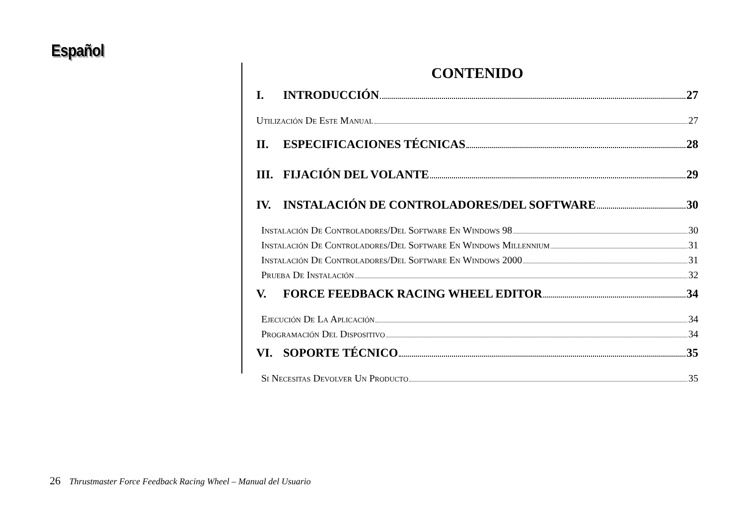Español
CONTENIDO
I. INTRODUCCIÓN 27
Utilización De Este Manual 27
II. ESPECIFICACIONES TÉCNICAS 28
III. FIJACIÓN DEL VOLANTE 29
IV. INSTALACIÓN DE CONTROLADORES/DEL SOFTWARE 30
Instalación De Controladores/Del Software En Windows 98 30
Instalación De Controladores/Del Software En Windows Millennium 31
Instalación De Controladores/Del Software En Windows 2000 31
Prueba De Instalación 32
V. FORCE FEEDBACK RACING WHEEL EDITOR 34
Ejecución De La Aplicación 34
Programación Del Dispositivo 34
VI. SOPORTE TÉCNICO 35
Si Necesitas Devolver Un Producto 35
26 Thrustmaster Force Feedback Racing Wheel – Manual del Usuario